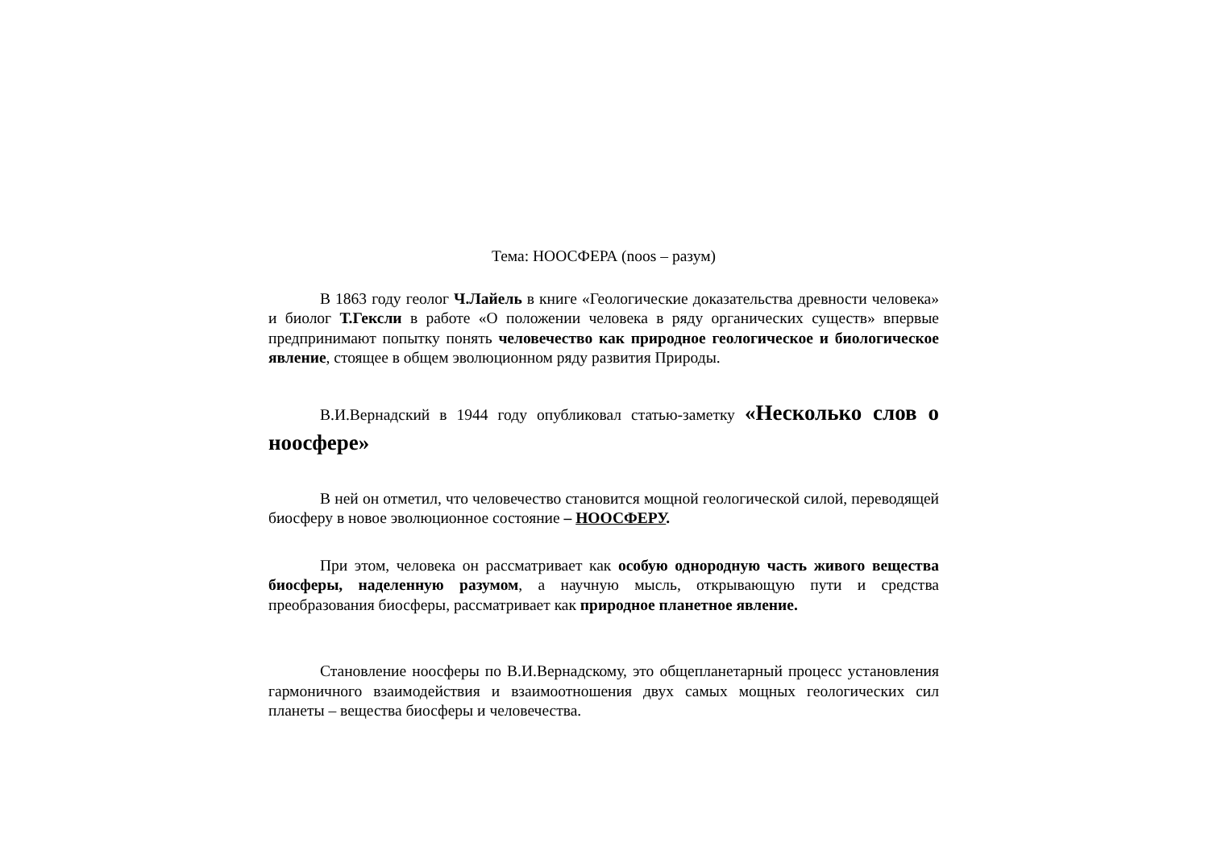Тема: НООСФЕРА (noos – разум)
В 1863 году геолог Ч.Лайель в книге «Геологические доказательства древности человека» и биолог Т.Гексли в работе «О положении человека в ряду органических существ» впервые предпринимают попытку понять человечество как природное геологическое и биологическое явление, стоящее в общем эволюционном ряду развития Природы.
В.И.Вернадский в 1944 году опубликовал статью-заметку «Несколько слов о ноосфере»
В ней он отметил, что человечество становится мощной геологической силой, переводящей биосферу в новое эволюционное состояние – НООСФЕРУ.
При этом, человека он рассматривает как особую однородную часть живого вещества биосферы, наделенную разумом, а научную мысль, открывающую пути и средства преобразования биосферы, рассматривает как природное планетное явление.
Становление ноосферы по В.И.Вернадскому, это общепланетарный процесс установления гармоничного взаимодействия и взаимоотношения двух самых мощных геологических сил планеты – вещества биосферы и человечества.